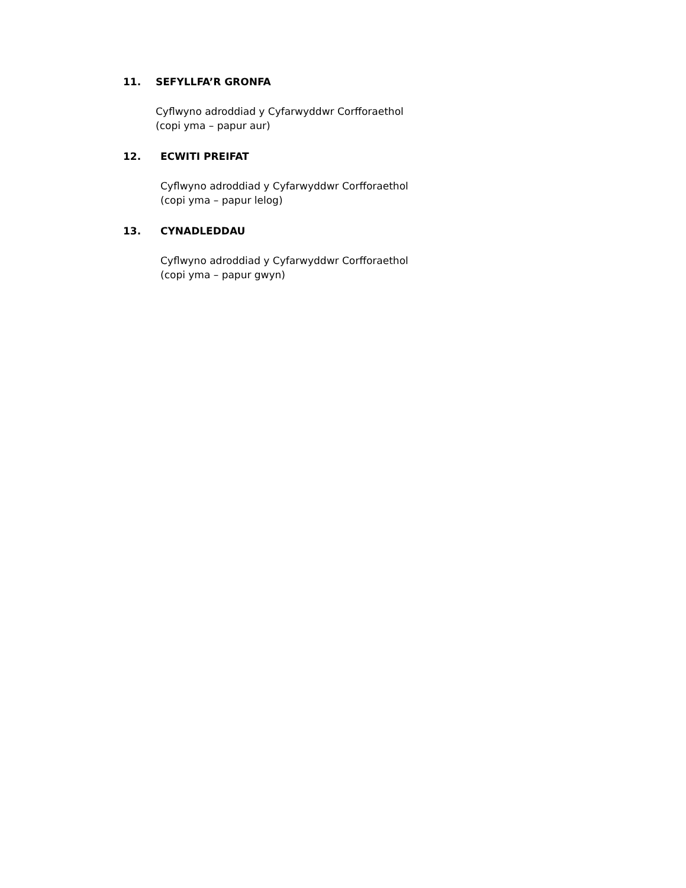11. SEFYLLFA’R GRONFA
Cyflwyno adroddiad y Cyfarwyddwr Corfforaethol
(copi yma – papur aur)
12. ECWITI PREIFAT
Cyflwyno adroddiad y Cyfarwyddwr Corfforaethol
(copi yma – papur lelog)
13. CYNADLEDDAU
Cyflwyno adroddiad y Cyfarwyddwr Corfforaethol
(copi yma – papur gwyn)